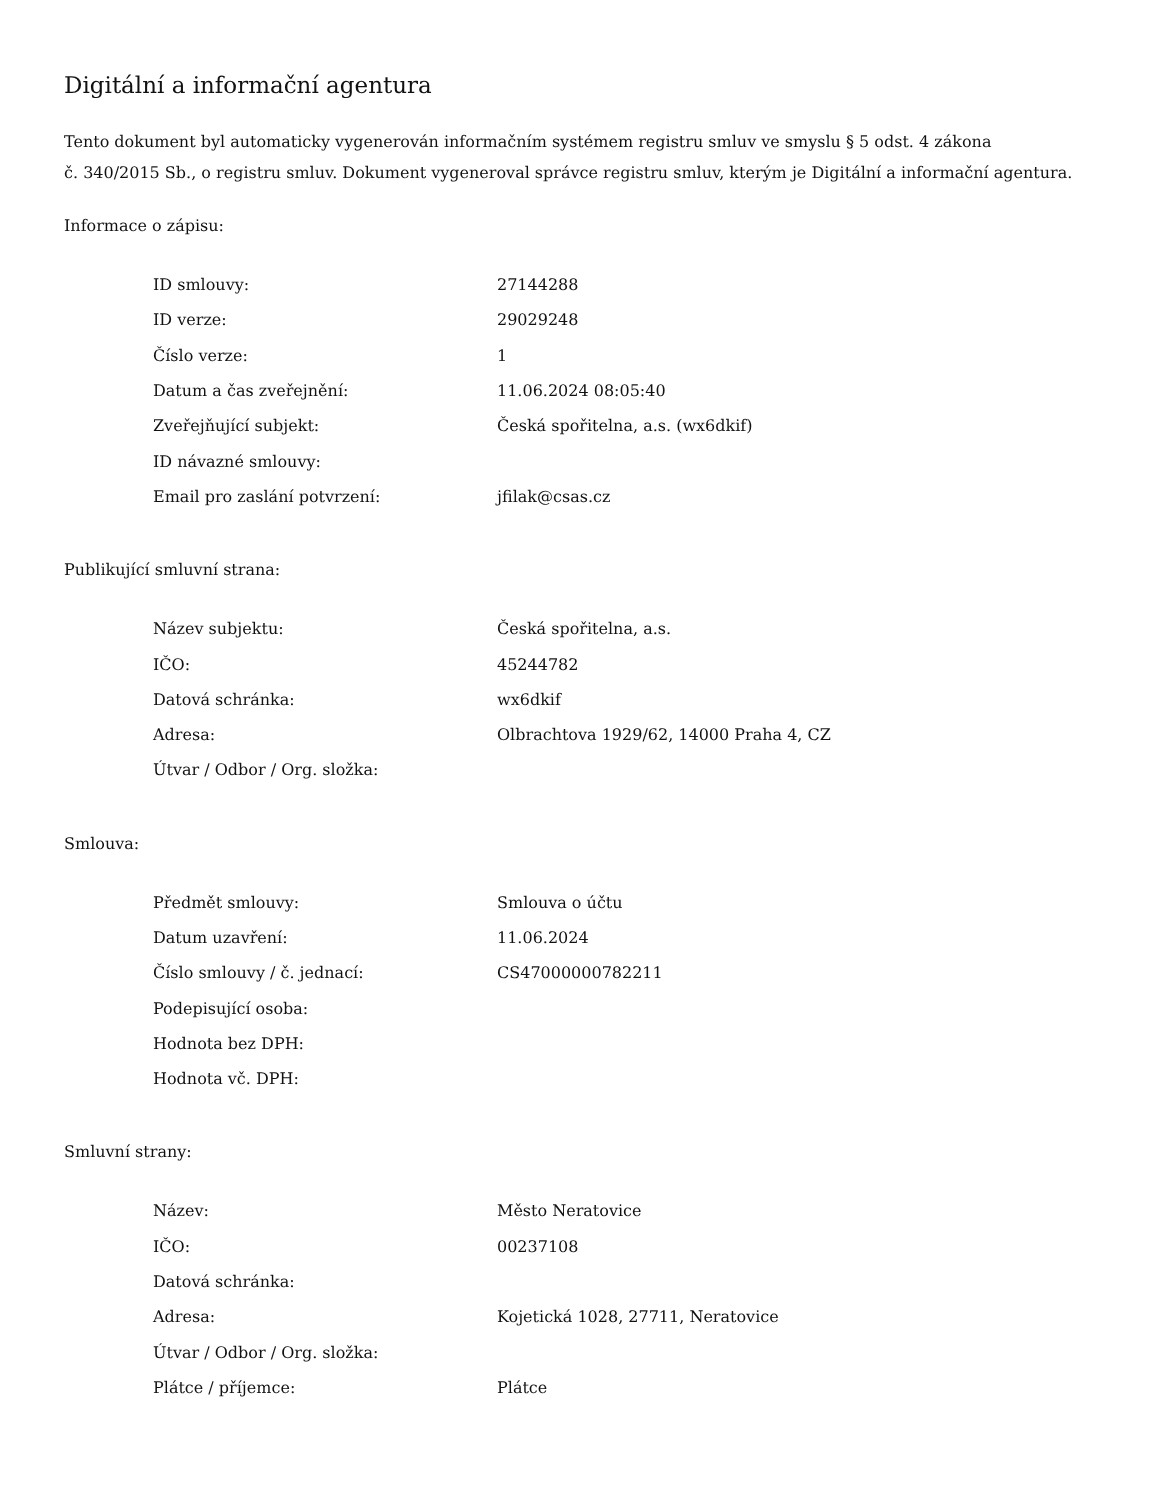Digitální a informační agentura
Tento dokument byl automaticky vygenerován informačním systémem registru smluv ve smyslu § 5 odst. 4 zákona
č. 340/2015 Sb., o registru smluv. Dokument vygeneroval správce registru smluv, kterým je Digitální a informační agentura.
Informace o zápisu:
| ID smlouvy: | 27144288 |
| ID verze: | 29029248 |
| Číslo verze: | 1 |
| Datum a čas zveřejnění: | 11.06.2024 08:05:40 |
| Zveřejňující subjekt: | Česká spořitelna, a.s. (wx6dkif) |
| ID návazné smlouvy: | |
| Email pro zaslání potvrzení: | jfilak@csas.cz |
Publikující smluvní strana:
| Název subjektu: | Česká spořitelna, a.s. |
| IČO: | 45244782 |
| Datová schránka: | wx6dkif |
| Adresa: | Olbrachtova 1929/62, 14000 Praha 4, CZ |
| Útvar / Odbor / Org. složka: | |
Smlouva:
| Předmět smlouvy: | Smlouva o účtu |
| Datum uzavření: | 11.06.2024 |
| Číslo smlouvy / č. jednací: | CS47000000782211 |
| Podepisující osoba: | |
| Hodnota bez DPH: | |
| Hodnota vč. DPH: | |
Smluvní strany:
| Název: | Město Neratovice |
| IČO: | 00237108 |
| Datová schránka: | |
| Adresa: | Kojetická 1028, 27711, Neratovice |
| Útvar / Odbor / Org. složka: | |
| Plátce / příjemce: | Plátce |